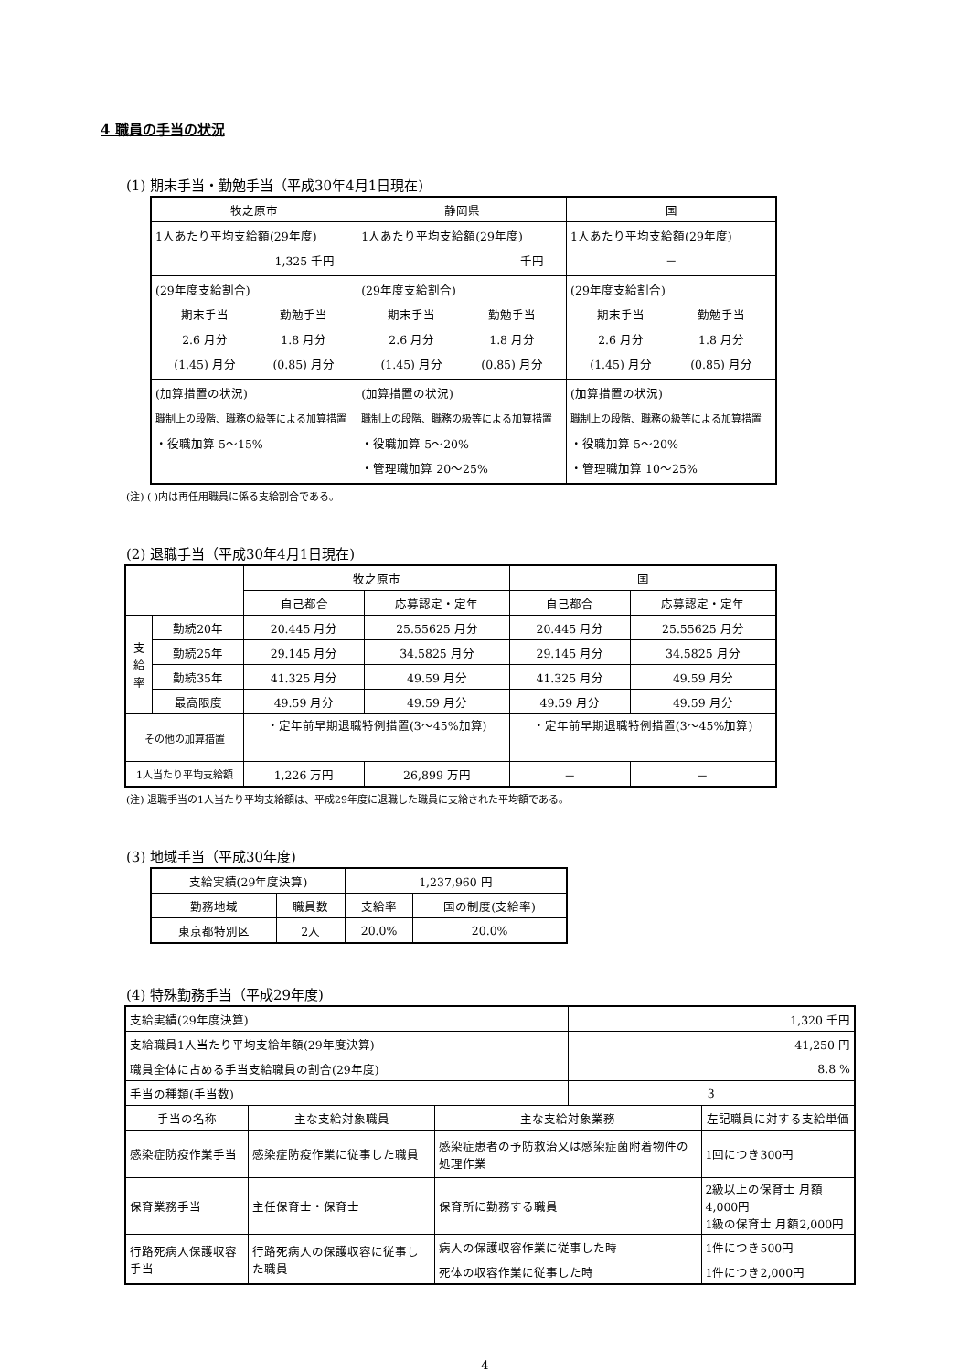4 職員の手当の状況
(1) 期末手当・勤勉手当（平成30年4月1日現在)
| 牧之原市 | 静岡県 | 国 |
| --- | --- | --- |
| 1人あたり平均支給額(29年度) 1,325 千円 | 1人あたり平均支給額(29年度) 千円 | 1人あたり平均支給額(29年度) － |
| (29年度支給割合) 期末手当 勤勉手当 2.6 月分 1.8 月分 (1.45) 月分 (0.85) 月分 | (29年度支給割合) 期末手当 勤勉手当 2.6 月分 1.8 月分 (1.45) 月分 (0.85) 月分 | (29年度支給割合) 期末手当 勤勉手当 2.6 月分 1.8 月分 (1.45) 月分 (0.85) 月分 |
| (加算措置の状況) 職制上の段階、職務の級等による加算措置 ・役職加算 5～15% | (加算措置の状況) 職制上の段階、職務の級等による加算措置 ・役職加算 5～20% ・管理職加算 20～25% | (加算措置の状況) 職制上の段階、職務の級等による加算措置 ・役職加算 5～20% ・管理職加算 10～25% |
(注) ( )内は再任用職員に係る支給割合である。
(2) 退職手当（平成30年4月1日現在)
| | | 牧之原市 | | 国 | |
| | | 自己都合 | 応募認定・定年 | 自己都合 | 応募認定・定年 |
| 支 給 率 | 勤続20年 | 20.445 月分 | 25.55625 月分 | 20.445 月分 | 25.55625 月分 |
| | 勤続25年 | 29.145 月分 | 34.5825 月分 | 29.145 月分 | 34.5825 月分 |
| | 勤続35年 | 41.325 月分 | 49.59 月分 | 41.325 月分 | 49.59 月分 |
| | 最高限度 | 49.59 月分 | 49.59 月分 | 49.59 月分 | 49.59 月分 |
| その他の加算措置 | | ・定年前早期退職特例措置(3～45%加算) | | ・定年前早期退職特例措置(3～45%加算) | |
| 1人当たり平均支給額 | | 1,226 万円 | 26,899 万円 | － | － |
(注) 退職手当の1人当たり平均支給額は、平成29年度に退職した職員に支給された平均額である。
(3) 地域手当（平成30年度)
| 支給実績(29年度決算) | | 1,237,960 円 | |
| 勤務地域 | 職員数 | 支給率 | 国の制度(支給率) |
| 東京都特別区 | 2人 | 20.0% | 20.0% |
(4) 特殊勤務手当（平成29年度)
| 支給実績(29年度決算) | | | 1,320 千円 | |
| 支給職員1人当たり平均支給年額(29年度決算) | | | 41,250 円 | |
| 職員全体に占める手当支給職員の割合(29年度) | | | 8.8 % | |
| 手当の種類(手当数) | | | 3 | |
| 手当の名称 | 主な支給対象職員 | 主な支給対象業務 | | 左記職員に対する支給単価 |
| 感染症防疫作業手当 | 感染症防疫作業に従事した職員 | 感染症患者の予防救治又は感染症菌附着物件の処理作業 | | 1回につき300円 |
| 保育業務手当 | 主任保育士・保育士 | 保育所に勤務する職員 | | 2級以上の保育士 月額4,000円 1級の保育士 月額2,000円 |
| 行路死病人保護収容手当 | 行路死病人の保護収容に従事した職員 | 病人の保護収容作業に従事した時 | | 1件につき500円 |
| | | 死体の収容作業に従事した時 | | 1件につき2,000円 |
4